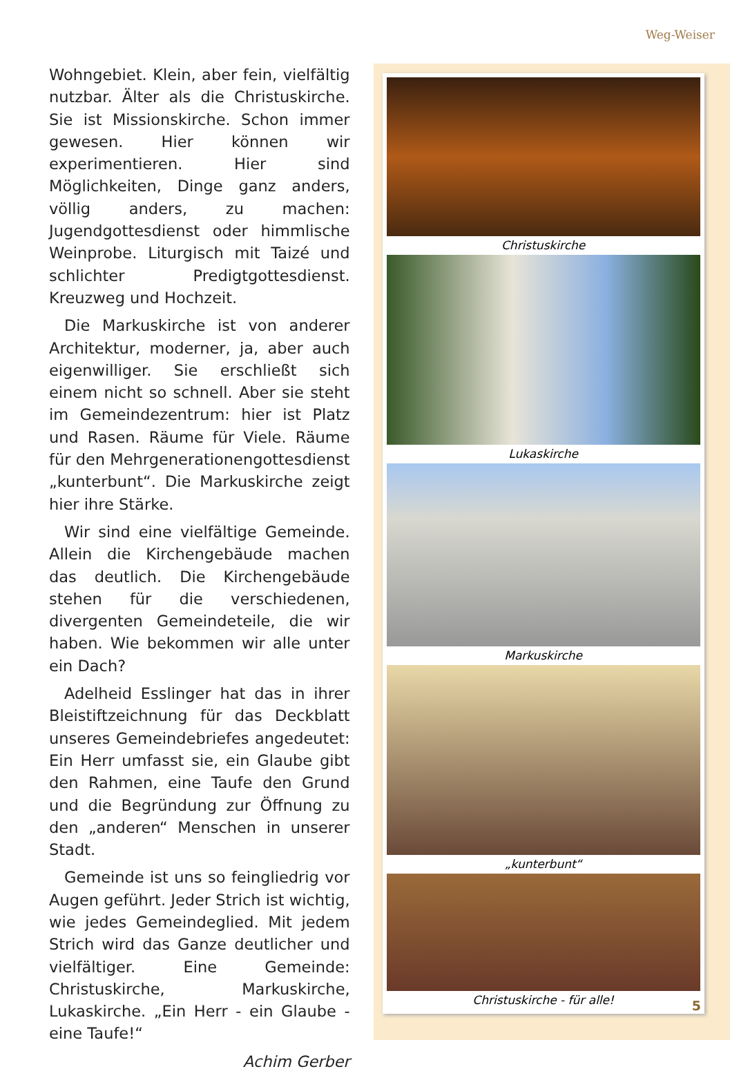Weg-Weiser
Wohngebiet. Klein, aber fein, vielfältig nutzbar. Älter als die Christuskirche. Sie ist Missionskirche. Schon immer gewesen. Hier können wir experimentieren. Hier sind Möglichkeiten, Dinge ganz anders, völlig anders, zu machen: Jugendgottesdienst oder himmlische Weinprobe. Liturgisch mit Taizé und schlichter Predigtgottesdienst. Kreuzweg und Hochzeit.
Die Markuskirche ist von anderer Architektur, moderner, ja, aber auch eigenwilliger. Sie erschließt sich einem nicht so schnell. Aber sie steht im Gemeindezentrum: hier ist Platz und Rasen. Räume für Viele. Räume für den Mehrgenerationengottesdienst „kunterbunt“. Die Markuskirche zeigt hier ihre Stärke.
Wir sind eine vielfältige Gemeinde. Allein die Kirchengebäude machen das deutlich. Die Kirchengebäude stehen für die verschiedenen, divergenten Gemeindeteile, die wir haben. Wie bekommen wir alle unter ein Dach?
Adelheid Esslinger hat das in ihrer Bleistiftzeichnung für das Deckblatt unseres Gemeindebriefes angedeutet: Ein Herr umfasst sie, ein Glaube gibt den Rahmen, eine Taufe den Grund und die Begründung zur Öffnung zu den „anderen“ Menschen in unserer Stadt.
Gemeinde ist uns so feingliedrig vor Augen geführt. Jeder Strich ist wichtig, wie jedes Gemeindeglied. Mit jedem Strich wird das Ganze deutlicher und vielfältiger. Eine Gemeinde: Christuskirche, Markuskirche, Lukaskirche. „Ein Herr - ein Glaube - eine Taufe!“
Achim Gerber
Christuskirche
Lukaskirche
Markuskirche
„kunterbunt“
Christuskirche - für alle!
5